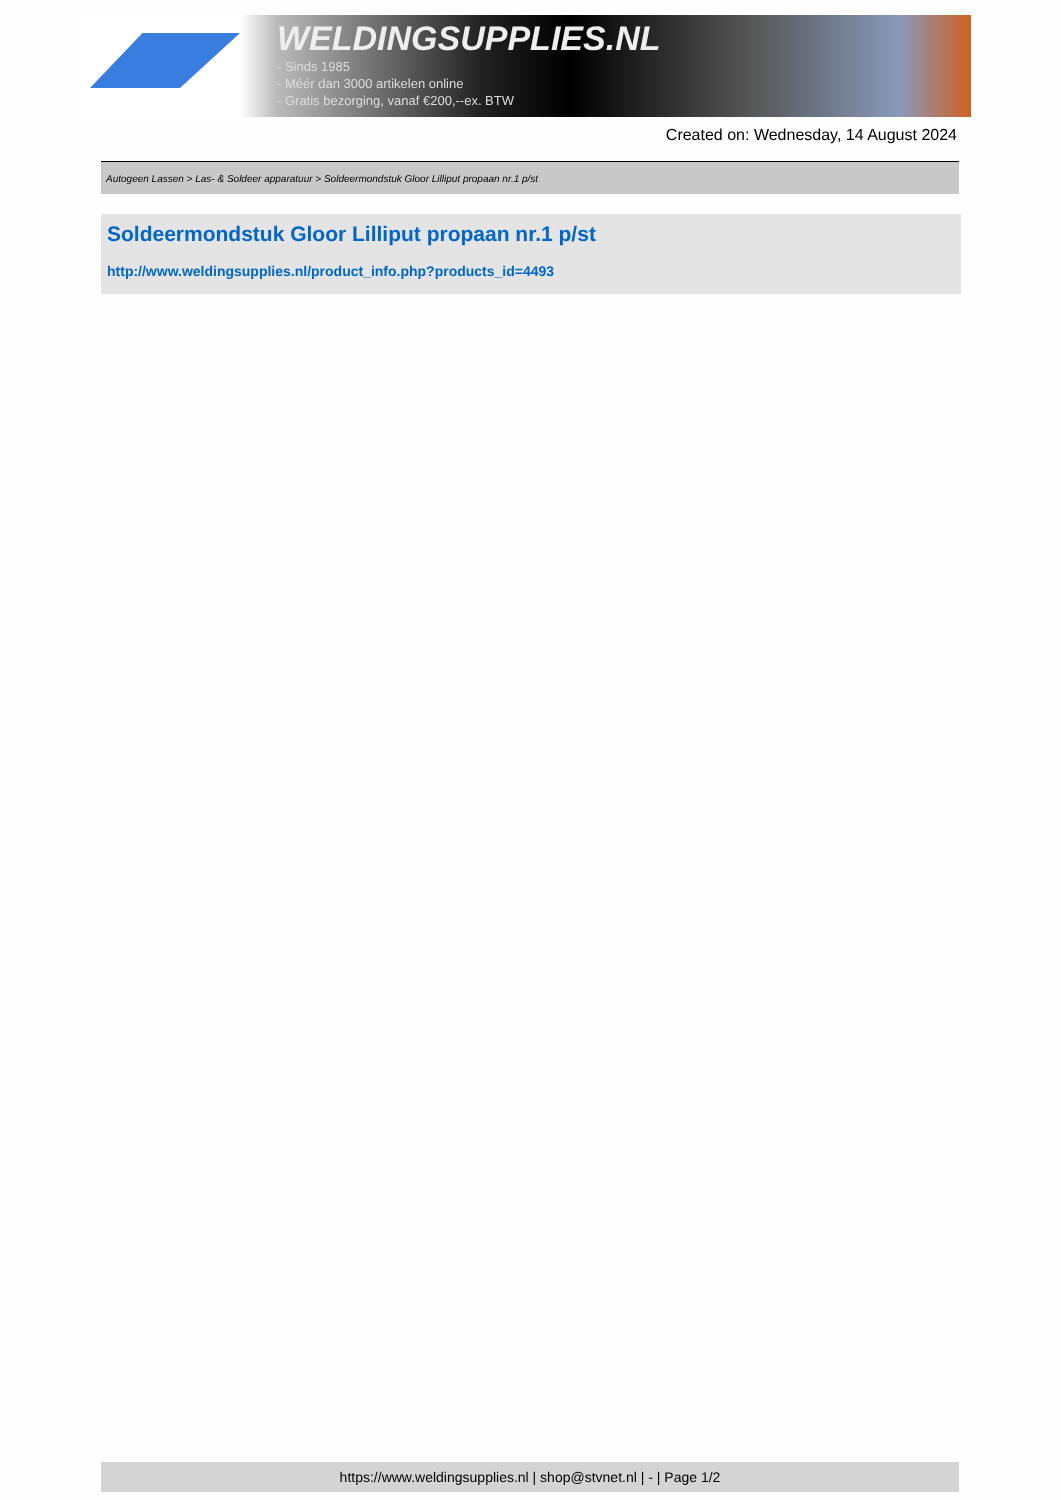WELDINGSUPPLIES.NL
- Sinds 1985
- Méér dan 3000 artikelen online
- Gratis bezorging, vanaf €200,--ex. BTW
Created on: Wednesday, 14 August 2024
Autogeen Lassen > Las- & Soldeer apparatuur > Soldeermondstuk Gloor Lilliput propaan nr.1 p/st
Soldeermondstuk Gloor Lilliput propaan nr.1 p/st
http://www.weldingsupplies.nl/product_info.php?products_id=4493
https://www.weldingsupplies.nl | shop@stvnet.nl | - | Page 1/2